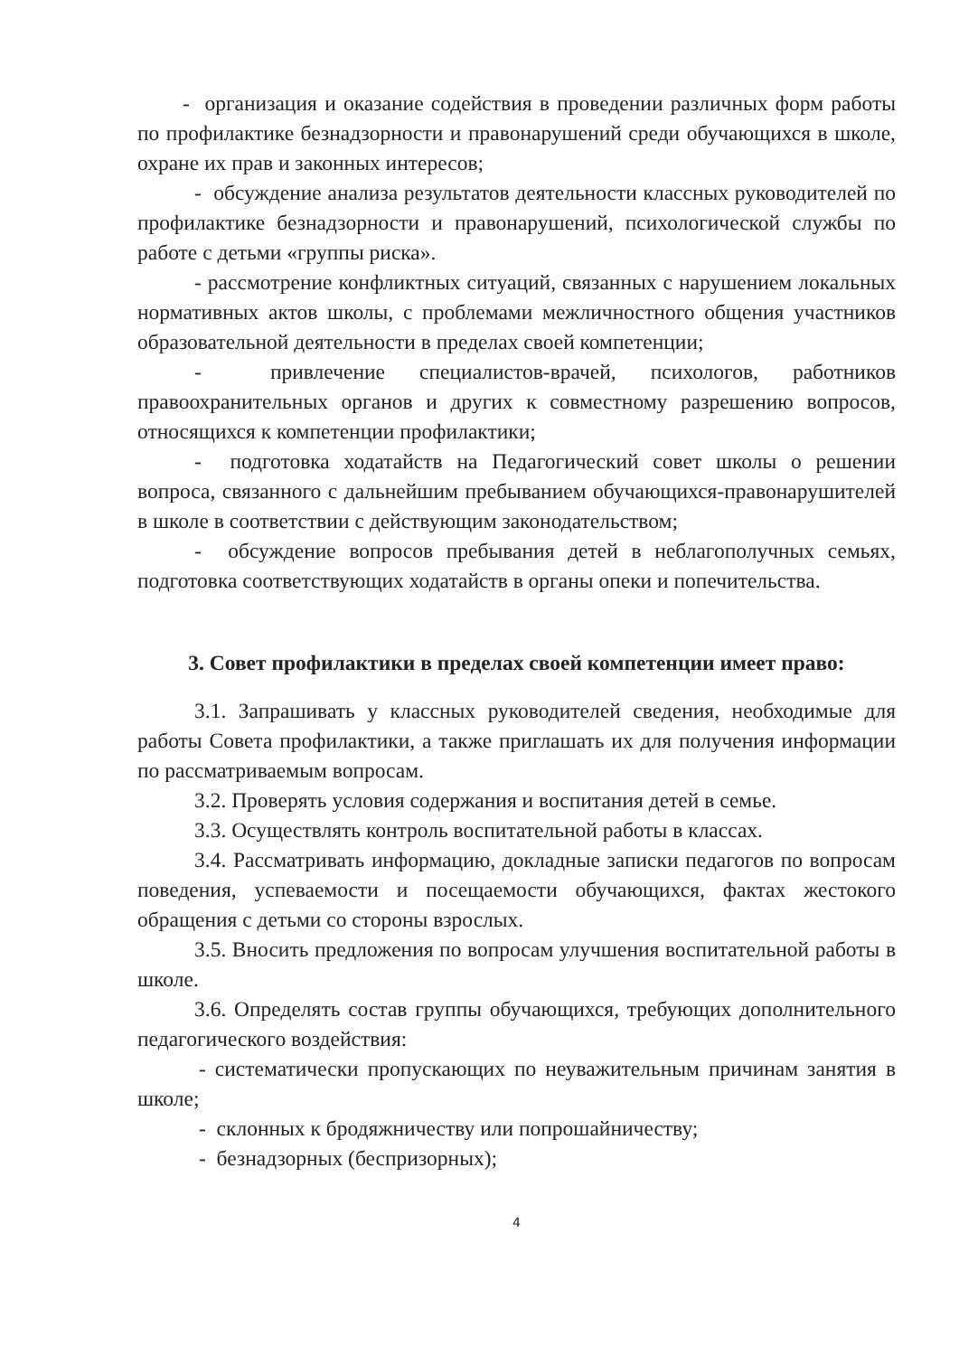- организация и оказание содействия в проведении различных форм работы по профилактике безнадзорности и правонарушений среди обучающихся в школе, охране их прав и законных интересов;
- обсуждение анализа результатов деятельности классных руководителей по профилактике безнадзорности и правонарушений, психологической службы по работе с детьми «группы риска».
- рассмотрение конфликтных ситуаций, связанных с нарушением локальных нормативных актов школы, с проблемами межличностного общения участников образовательной деятельности в пределах своей компетенции;
- привлечение специалистов-врачей, психологов, работников правоохранительных органов и других к совместному разрешению вопросов, относящихся к компетенции профилактики;
- подготовка ходатайств на Педагогический совет школы о решении вопроса, связанного с дальнейшим пребыванием обучающихся-правонарушителей в школе в соответствии с действующим законодательством;
- обсуждение вопросов пребывания детей в неблагополучных семьях, подготовка соответствующих ходатайств в органы опеки и попечительства.
3. Совет профилактики в пределах своей компетенции имеет право:
3.1. Запрашивать у классных руководителей сведения, необходимые для работы Совета профилактики, а также приглашать их для получения информации по рассматриваемым вопросам.
3.2. Проверять условия содержания и воспитания детей в семье.
3.3. Осуществлять контроль воспитательной работы в классах.
3.4. Рассматривать информацию, докладные записки педагогов по вопросам поведения, успеваемости и посещаемости обучающихся, фактах жестокого обращения с детьми со стороны взрослых.
3.5. Вносить предложения по вопросам улучшения воспитательной работы в школе.
3.6. Определять состав группы обучающихся, требующих дополнительного педагогического воздействия:
- систематически пропускающих по неуважительным причинам занятия в школе;
- склонных к бродяжничеству или попрошайничеству;
- безнадзорных (беспризорных);
4